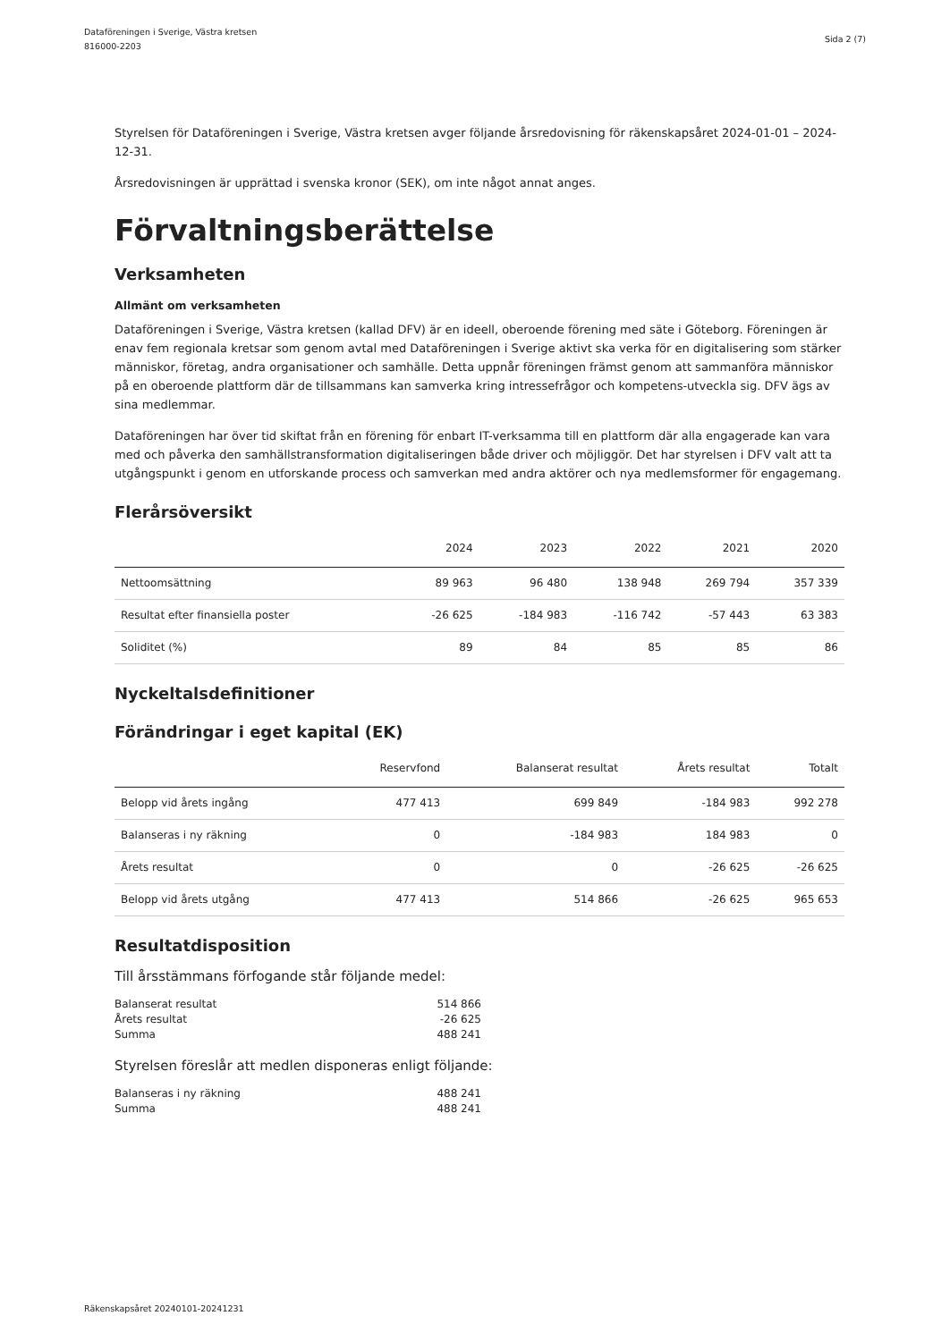Dataföreningen i Sverige, Västra kretsen
816000-2203
Sida 2 (7)
Styrelsen för Dataföreningen i Sverige, Västra kretsen avger följande årsredovisning för räkenskapsåret 2024-01-01 – 2024-12-31.
Årsredovisningen är upprättad i svenska kronor (SEK), om inte något annat anges.
Förvaltningsberättelse
Verksamheten
Allmänt om verksamheten
Dataföreningen i Sverige, Västra kretsen (kallad DFV) är en ideell, oberoende förening med säte i Göteborg. Föreningen är enav fem regionala kretsar som genom avtal med Dataföreningen i Sverige aktivt ska verka för en digitalisering som stärker människor, företag, andra organisationer och samhälle. Detta uppnår föreningen främst genom att sammanföra människor på en oberoende plattform där de tillsammans kan samverka kring intressefrågor och kompetens-utveckla sig. DFV ägs av sina medlemmar.
Dataföreningen har över tid skiftat från en förening för enbart IT-verksamma till en plattform där alla engagerade kan vara med och påverka den samhällstransformation digitaliseringen både driver och möjliggör. Det har styrelsen i DFV valt att ta utgångspunkt i genom en utforskande process och samverkan med andra aktörer och nya medlemsformer för engagemang.
Flerårsöversikt
| | 2024 | 2023 | 2022 | 2021 | 2020 |
| --- | --- | --- | --- | --- | --- |
| Nettoomsättning | 89 963 | 96 480 | 138 948 | 269 794 | 357 339 |
| Resultat efter finansiella poster | -26 625 | -184 983 | -116 742 | -57 443 | 63 383 |
| Soliditet (%) | 89 | 84 | 85 | 85 | 86 |
Nyckeltalsdefinitioner
Förändringar i eget kapital (EK)
| | Reservfond | Balanserat resultat | Årets resultat | Totalt |
| --- | --- | --- | --- | --- |
| Belopp vid årets ingång | 477 413 | 699 849 | -184 983 | 992 278 |
| Balanseras i ny räkning | 0 | -184 983 | 184 983 | 0 |
| Årets resultat | 0 | 0 | -26 625 | -26 625 |
| Belopp vid årets utgång | 477 413 | 514 866 | -26 625 | 965 653 |
Resultatdisposition
Till årsstämmans förfogande står följande medel:
| Balanserat resultat | 514 866 |
| Årets resultat | -26 625 |
| Summa | 488 241 |
Styrelsen föreslår att medlen disponeras enligt följande:
| Balanseras i ny räkning | 488 241 |
| Summa | 488 241 |
Räkenskapsåret 20240101-20241231